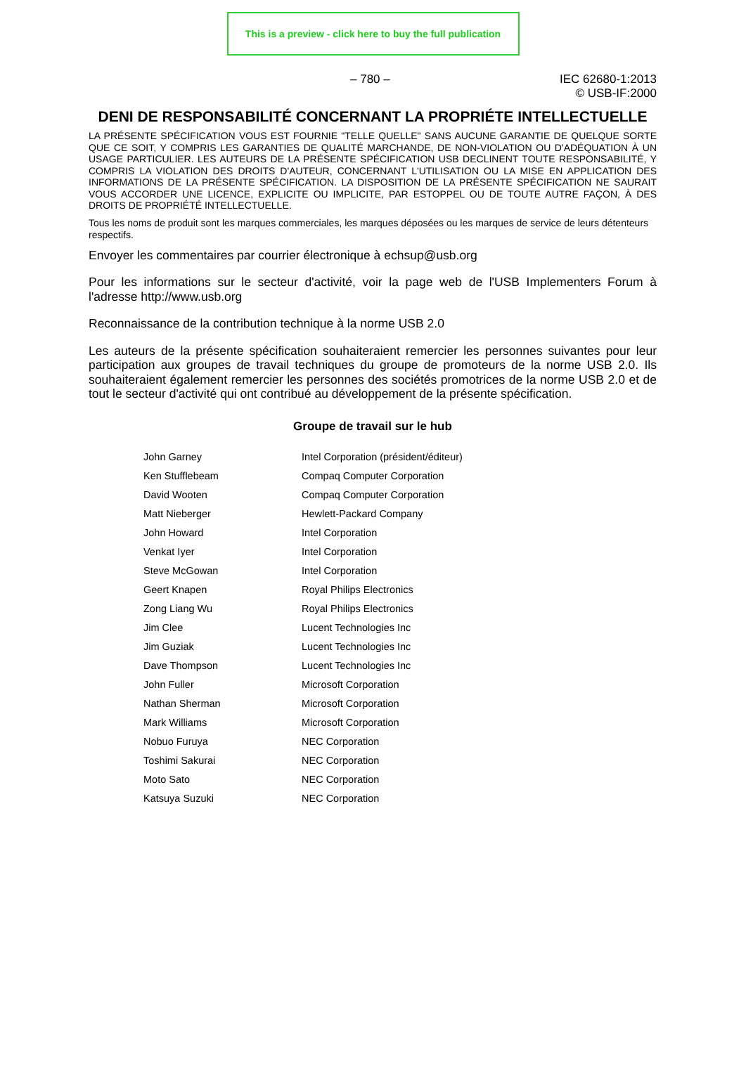This is a preview - click here to buy the full publication
– 780 – IEC 62680-1:2013
© USB-IF:2000
DENI DE RESPONSABILITÉ CONCERNANT LA PROPRIÉTE INTELLECTUELLE
LA PRÉSENTE SPÉCIFICATION VOUS EST FOURNIE "TELLE QUELLE" SANS AUCUNE GARANTIE DE QUELQUE SORTE QUE CE SOIT, Y COMPRIS LES GARANTIES DE QUALITÉ MARCHANDE, DE NON-VIOLATION OU D'ADÉQUATION À UN USAGE PARTICULIER. LES AUTEURS DE LA PRÉSENTE SPÉCIFICATION USB DECLINENT TOUTE RESPONSABILITÉ, Y COMPRIS LA VIOLATION DES DROITS D'AUTEUR, CONCERNANT L'UTILISATION OU LA MISE EN APPLICATION DES INFORMATIONS DE LA PRÉSENTE SPÉCIFICATION. LA DISPOSITION DE LA PRÉSENTE SPÉCIFICATION NE SAURAIT VOUS ACCORDER UNE LICENCE, EXPLICITE OU IMPLICITE, PAR ESTOPPEL OU DE TOUTE AUTRE FAÇON, À DES DROITS DE PROPRIÉTÉ INTELLECTUELLE.
Tous les noms de produit sont les marques commerciales, les marques déposées ou les marques de service de leurs détenteurs respectifs.
Envoyer les commentaires par courrier électronique à echsup@usb.org
Pour les informations sur le secteur d'activité, voir la page web de l'USB Implementers Forum à l'adresse http://www.usb.org
Reconnaissance de la contribution technique à la norme USB 2.0
Les auteurs de la présente spécification souhaiteraient remercier les personnes suivantes pour leur participation aux groupes de travail techniques du groupe de promoteurs de la norme USB 2.0. Ils souhaiteraient également remercier les personnes des sociétés promotrices de la norme USB 2.0 et de tout le secteur d'activité qui ont contribué au développement de la présente spécification.
Groupe de travail sur le hub
| John Garney | Intel Corporation (président/éditeur) |
| Ken Stufflebeam | Compaq Computer Corporation |
| David Wooten | Compaq Computer Corporation |
| Matt Nieberger | Hewlett-Packard Company |
| John Howard | Intel Corporation |
| Venkat Iyer | Intel Corporation |
| Steve McGowan | Intel Corporation |
| Geert Knapen | Royal Philips Electronics |
| Zong Liang Wu | Royal Philips Electronics |
| Jim Clee | Lucent Technologies Inc |
| Jim Guziak | Lucent Technologies Inc |
| Dave Thompson | Lucent Technologies Inc |
| John Fuller | Microsoft Corporation |
| Nathan Sherman | Microsoft Corporation |
| Mark Williams | Microsoft Corporation |
| Nobuo Furuya | NEC Corporation |
| Toshimi Sakurai | NEC Corporation |
| Moto Sato | NEC Corporation |
| Katsuya Suzuki | NEC Corporation |